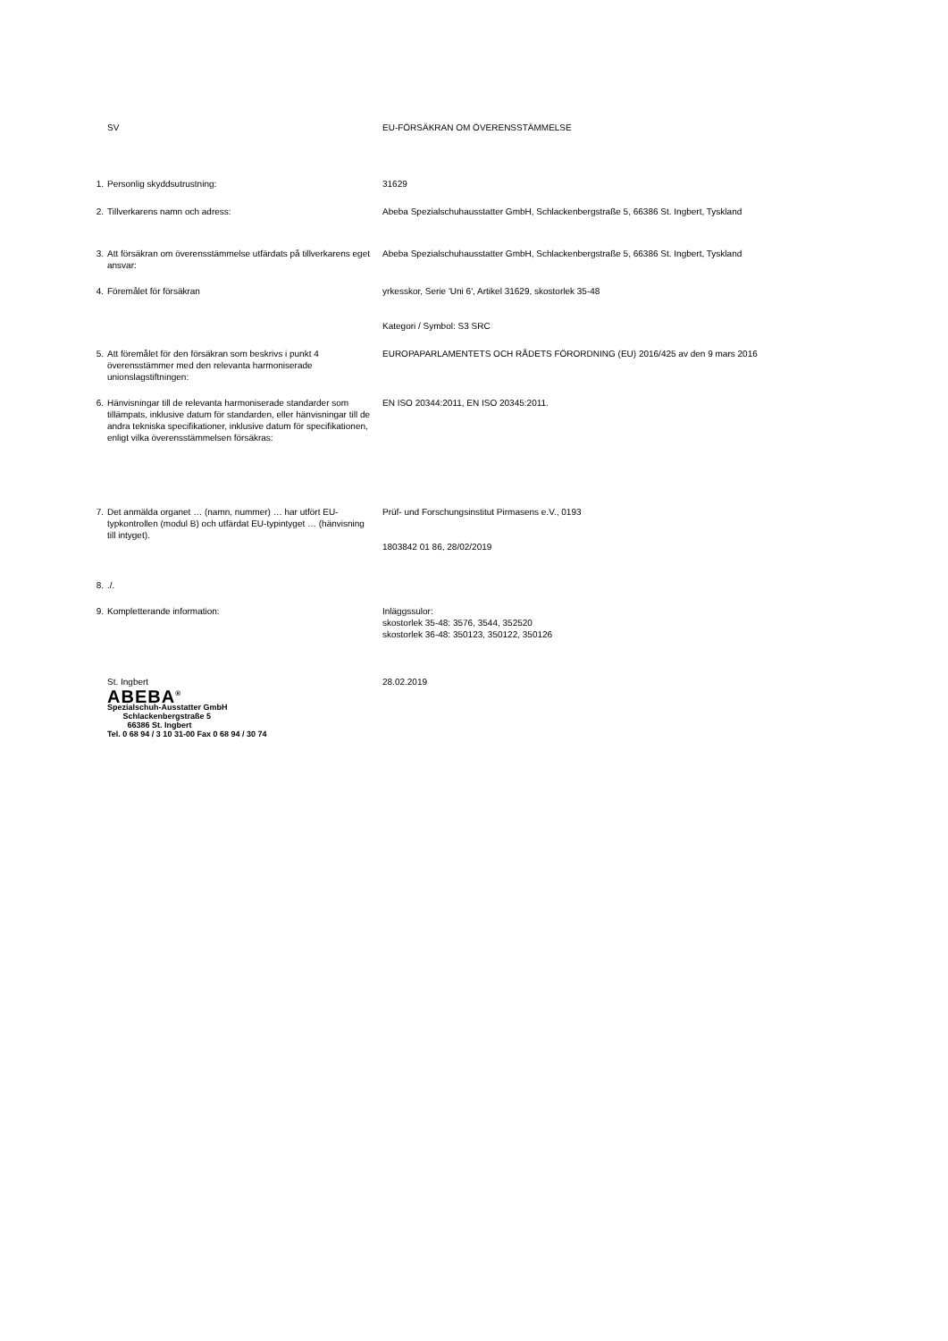| | SV | EU-FÖRSÄKRAN OM ÖVERENSSTÄMMELSE |
| 1. | Personlig skyddsutrustning: | 31629 |
| 2. | Tillverkarens namn och adress: | Abeba Spezialschuhausstatter GmbH, Schlackenbergstraße 5, 66386 St. Ingbert, Tyskland |
| 3. | Att försäkran om överensstämmelse utfärdats på tillverkarens eget ansvar: | Abeba Spezialschuhausstatter GmbH, Schlackenbergstraße 5, 66386 St. Ingbert, Tyskland |
| 4. | Föremålet för försäkran | yrkesskor, Serie 'Uni 6', Artikel 31629, skostorlek 35-48 Kategori / Symbol: S3 SRC |
| 5. | Att föremålet för den försäkran som beskrivs i punkt 4 överensstämmer med den relevanta harmoniserade unionslagstiftningen: | EUROPAPARLAMENTETS OCH RÅDETS FÖRORDNING (EU) 2016/425 av den 9 mars 2016 |
| 6. | Hänvisningar till de relevanta harmoniserade standarder som tillämpats, inklusive datum för standarden, eller hänvisningar till de andra tekniska specifikationer, inklusive datum för specifikationen, enligt vilka överensstämmelsen försäkras: | EN ISO 20344:2011, EN ISO 20345:2011. |
| 7. | Det anmälda organet … (namn, nummer) … har utfört EU-typkontrollen (modul B) och utfärdat EU-typintyget … (hänvisning till intyget). | Prüf- und Forschungsinstitut Pirmasens e.V., 0193 1803842 01 86, 28/02/2019 |
| 8. | ./. | |
| 9. | Kompletterande information: | Inläggssulor: skostorlek 35-48: 3576, 3544, 352520 skostorlek 36-48: 350123, 350122, 350126 |
| | St. Ingbert ABEBA<sup>®</sup> Spezialschuh-Ausstatter GmbH Schlackenbergstraße 5 66386 St. Ingbert Tel. 0 68 94 / 3 10 31-00 Fax 0 68 94 / 30 74 | 28.02.2019 |